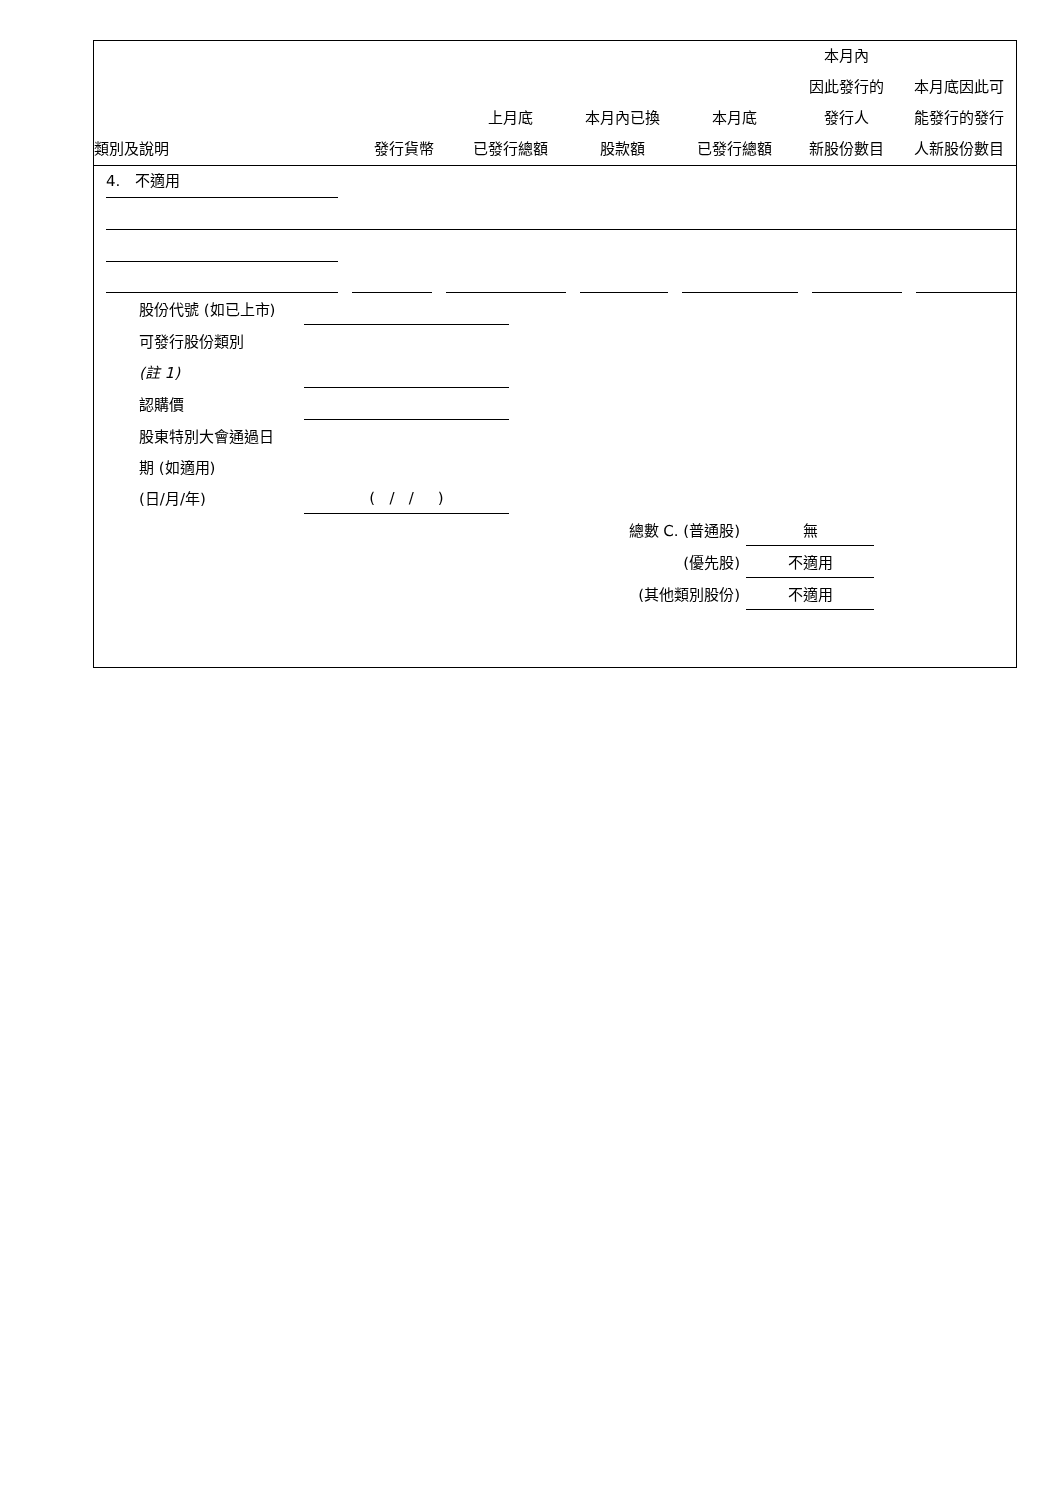| 類別及說明 | 發行貨幣 | 上月底 已發行總額 | 本月內已換 股款額 | 本月底 已發行總額 | 本月內 因此發行的 發行人 新股份數目 | 本月底因此可 能發行的發行 人新股份數目 |
| --- | --- | --- | --- | --- | --- | --- |
4. 不適用
| 股份代號 (如已上市) | |
| 可發行股份類別 | |
| (註 1) | |
| 認購價 | |
| 股東特別大會通過日 | |
| 期 (如適用) | |
| (日/月/年) | ( / / ) |
| 總數 C. (普通股) | 無 | |
| (優先股) | 不適用 | |
| (其他類別股份) | 不適用 | |